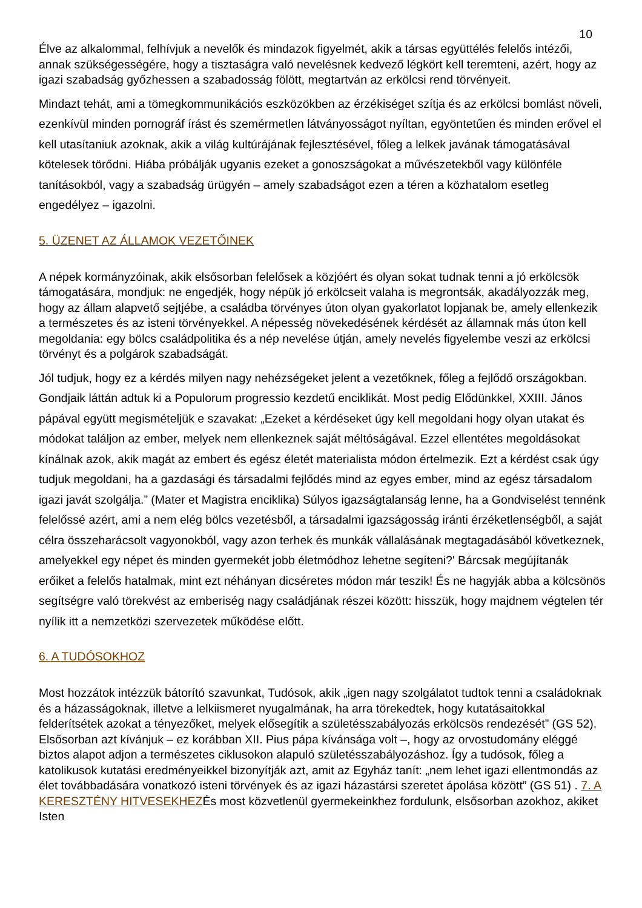10
Élve az alkalommal, felhívjuk a nevelők és mindazok figyelmét, akik a társas együttélés felelős intézői, annak szükségességére, hogy a tisztaságra való nevelésnek kedvező légkört kell teremteni, azért, hogy az igazi szabadság győzhessen a szabadosság fölött, megtartván az erkölcsi rend törvényeit.
Mindazt tehát, ami a tömegkommunikációs eszközökben az érzékiséget szítja és az erkölcsi bomlást növeli, ezenkívül minden pornográf írást és szemérmetlen látványosságot nyíltan, egyöntetűen és minden erővel el kell utasítaniuk azoknak, akik a világ kultúrájának fejlesztésével, főleg a lelkek javának támogatásával kötelesek törődni. Hiába próbálják ugyanis ezeket a gonoszságokat a művészetekből vagy különféle tanításokból, vagy a szabadság ürügyén – amely szabadságot ezen a téren a közhatalom esetleg engedélyez – igazolni.
5. ÜZENET AZ ÁLLAMOK VEZETŐINEK
A népek kormányzóinak, akik elsősorban felelősek a közjóért és olyan sokat tudnak tenni a jó erkölcsök támogatására, mondjuk: ne engedjék, hogy népük jó erkölcseit valaha is megrontsák, akadályozzák meg, hogy az állam alapvető sejtjébe, a családba törvényes úton olyan gyakorlatot lopjanak be, amely ellenkezik a természetes és az isteni törvényekkel. A népesség növekedésének kérdését az államnak más úton kell megoldania: egy bölcs családpolitika és a nép nevelése útján, amely nevelés figyelembe veszi az erkölcsi törvényt és a polgárok szabadságát.
Jól tudjuk, hogy ez a kérdés milyen nagy nehézségeket jelent a vezetőknek, főleg a fejlődő országokban. Gondjaik láttán adtuk ki a Populorum progressio kezdetű enciklikát. Most pedig Elődünkkel, XXIII. János pápával együtt megismételjük e szavakat: „Ezeket a kérdéseket úgy kell megoldani hogy olyan utakat és módokat találjon az ember, melyek nem ellenkeznek saját méltóságával. Ezzel ellentétes megoldásokat kínálnak azok, akik magát az embert és egész életét materialista módon értelmezik. Ezt a kérdést csak úgy tudjuk megoldani, ha a gazdasági és társadalmi fejlődés mind az egyes ember, mind az egész társadalom igazi javát szolgálja.” (Mater et Magistra enciklika) Súlyos igazságtalanság lenne, ha a Gondviselést tennénk felelőssé azért, ami a nem elég bölcs vezetésből, a társadalmi igazságosság iránti érzéketlenségből, a saját célra összeharácsolt vagyonokból, vagy azon terhek és munkák vállalásának megtagadásából következnek, amelyekkel egy népet és minden gyermekét jobb életmódhoz lehetne segíteni?' Bárcsak megújítanák erőiket a felelős hatalmak, mint ezt néhányan dicséretes módon már teszik! És ne hagyják abba a kölcsönös segítségre való törekvést az emberiség nagy családjának részei között: hisszük, hogy majdnem végtelen tér nyílik itt a nemzetközi szervezetek működése előtt.
6. A TUDÓSOKHOZ
Most hozzátok intézzük bátorító szavunkat, Tudósok, akik „igen nagy szolgálatot tudtok tenni a családoknak és a házasságoknak, illetve a lelkiismeret nyugalmának, ha arra törekedtek, hogy kutatásaitokkal felderítsétek azokat a tényezőket, melyek elősegítik a születésszabályozás erkölcsös rendezését” (GS 52). Elsősorban azt kívánjuk – ez korábban XII. Pius pápa kívánsága volt –, hogy az orvostudomány eléggé biztos alapot adjon a természetes ciklusokon alapuló születésszabályozáshoz. Így a tudósok, főleg a katolikusok kutatási eredményeikkel bizonyítják azt, amit az Egyház tanít: „nem lehet igazi ellentmondás az élet továbbadására vonatkozó isteni törvények és az igazi házastársi szeretet ápolása között” (GS 51) . 7. A KERESZTÉNY HITVESEKHEZÉs most közvetlenül gyermekeinkhez fordulunk, elsősorban azokhoz, akiket Isten